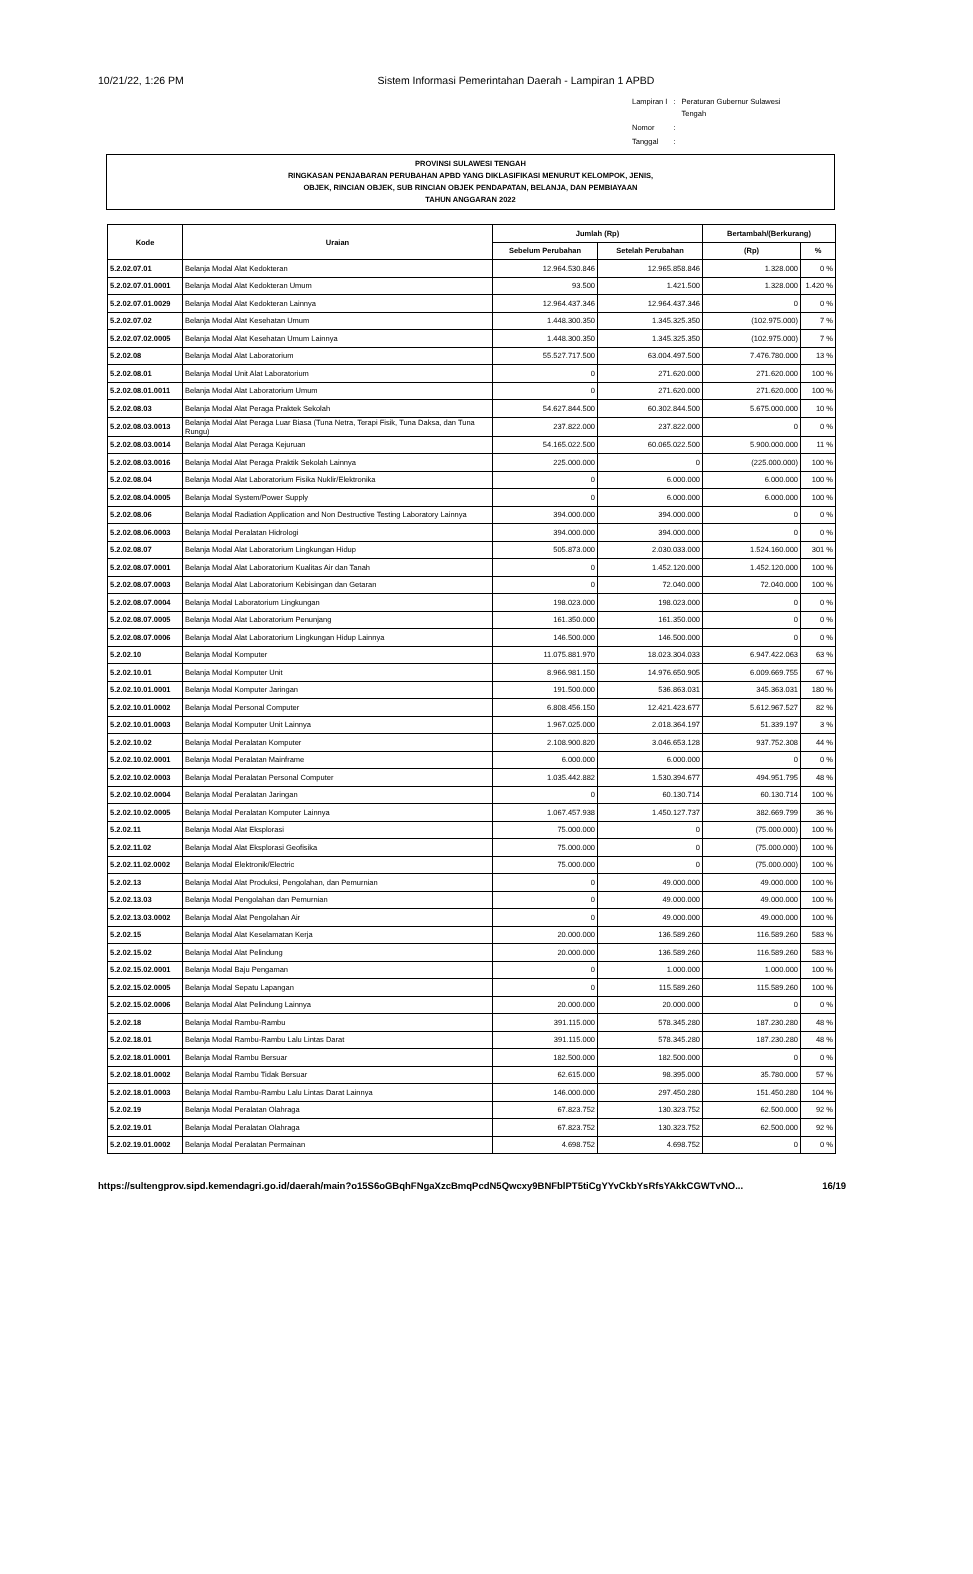10/21/22, 1:26 PM Sistem Informasi Pemerintahan Daerah - Lampiran 1 APBD
| Lampiran I | : | Peraturan Gubernur Sulawesi Tengah |
| Nomor | : | |
| Tanggal | : | |
PROVINSI SULAWESI TENGAH
RINGKASAN PENJABARAN PERUBAHAN APBD YANG DIKLASIFIKASI MENURUT KELOMPOK, JENIS,
OBJEK, RINCIAN OBJEK, SUB RINCIAN OBJEK PENDAPATAN, BELANJA, DAN PEMBIAYAAN
TAHUN ANGGARAN 2022
| Kode | Uraian | Jumlah (Rp) | | Bertambah/(Berkurang) | |
| --- | --- | --- | --- | --- | --- |
| | | Sebelum Perubahan | Setelah Perubahan | (Rp) | % |
| 5.2.02.07.01 | Belanja Modal Alat Kedokteran | 12.964.530.846 | 12.965.858.846 | 1.328.000 | 0 % |
| 5.2.02.07.01.0001 | Belanja Modal Alat Kedokteran Umum | 93.500 | 1.421.500 | 1.328.000 | 1.420 % |
| 5.2.02.07.01.0029 | Belanja Modal Alat Kedokteran Lainnya | 12.964.437.346 | 12.964.437.346 | 0 | 0 % |
| 5.2.02.07.02 | Belanja Modal Alat Kesehatan Umum | 1.448.300.350 | 1.345.325.350 | (102.975.000) | 7 % |
| 5.2.02.07.02.0005 | Belanja Modal Alat Kesehatan Umum Lainnya | 1.448.300.350 | 1.345.325.350 | (102.975.000) | 7 % |
| 5.2.02.08 | Belanja Modal Alat Laboratorium | 55.527.717.500 | 63.004.497.500 | 7.476.780.000 | 13 % |
| 5.2.02.08.01 | Belanja Modal Unit Alat Laboratorium | 0 | 271.620.000 | 271.620.000 | 100 % |
| 5.2.02.08.01.0011 | Belanja Modal Alat Laboratorium Umum | 0 | 271.620.000 | 271.620.000 | 100 % |
| 5.2.02.08.03 | Belanja Modal Alat Peraga Praktek Sekolah | 54.627.844.500 | 60.302.844.500 | 5.675.000.000 | 10 % |
| 5.2.02.08.03.0013 | Belanja Modal Alat Peraga Luar Biasa (Tuna Netra, Terapi Fisik, Tuna Daksa, dan Tuna Rungu) | 237.822.000 | 237.822.000 | 0 | 0 % |
| 5.2.02.08.03.0014 | Belanja Modal Alat Peraga Kejuruan | 54.165.022.500 | 60.065.022.500 | 5.900.000.000 | 11 % |
| 5.2.02.08.03.0016 | Belanja Modal Alat Peraga Praktik Sekolah Lainnya | 225.000.000 | 0 | (225.000.000) | 100 % |
| 5.2.02.08.04 | Belanja Modal Alat Laboratorium Fisika Nuklir/Elektronika | 0 | 6.000.000 | 6.000.000 | 100 % |
| 5.2.02.08.04.0005 | Belanja Modal System/Power Supply | 0 | 6.000.000 | 6.000.000 | 100 % |
| 5.2.02.08.06 | Belanja Modal Radiation Application and Non Destructive Testing Laboratory Lainnya | 394.000.000 | 394.000.000 | 0 | 0 % |
| 5.2.02.08.06.0003 | Belanja Modal Peralatan Hidrologi | 394.000.000 | 394.000.000 | 0 | 0 % |
| 5.2.02.08.07 | Belanja Modal Alat Laboratorium Lingkungan Hidup | 505.873.000 | 2.030.033.000 | 1.524.160.000 | 301 % |
| 5.2.02.08.07.0001 | Belanja Modal Alat Laboratorium Kualitas Air dan Tanah | 0 | 1.452.120.000 | 1.452.120.000 | 100 % |
| 5.2.02.08.07.0003 | Belanja Modal Alat Laboratorium Kebisingan dan Getaran | 0 | 72.040.000 | 72.040.000 | 100 % |
| 5.2.02.08.07.0004 | Belanja Modal Laboratorium Lingkungan | 198.023.000 | 198.023.000 | 0 | 0 % |
| 5.2.02.08.07.0005 | Belanja Modal Alat Laboratorium Penunjang | 161.350.000 | 161.350.000 | 0 | 0 % |
| 5.2.02.08.07.0006 | Belanja Modal Alat Laboratorium Lingkungan Hidup Lainnya | 146.500.000 | 146.500.000 | 0 | 0 % |
| 5.2.02.10 | Belanja Modal Komputer | 11.075.881.970 | 18.023.304.033 | 6.947.422.063 | 63 % |
| 5.2.02.10.01 | Belanja Modal Komputer Unit | 8.966.981.150 | 14.976.650.905 | 6.009.669.755 | 67 % |
| 5.2.02.10.01.0001 | Belanja Modal Komputer Jaringan | 191.500.000 | 536.863.031 | 345.363.031 | 180 % |
| 5.2.02.10.01.0002 | Belanja Modal Personal Computer | 6.808.456.150 | 12.421.423.677 | 5.612.967.527 | 82 % |
| 5.2.02.10.01.0003 | Belanja Modal Komputer Unit Lainnya | 1.967.025.000 | 2.018.364.197 | 51.339.197 | 3 % |
| 5.2.02.10.02 | Belanja Modal Peralatan Komputer | 2.108.900.820 | 3.046.653.128 | 937.752.308 | 44 % |
| 5.2.02.10.02.0001 | Belanja Modal Peralatan Mainframe | 6.000.000 | 6.000.000 | 0 | 0 % |
| 5.2.02.10.02.0003 | Belanja Modal Peralatan Personal Computer | 1.035.442.882 | 1.530.394.677 | 494.951.795 | 48 % |
| 5.2.02.10.02.0004 | Belanja Modal Peralatan Jaringan | 0 | 60.130.714 | 60.130.714 | 100 % |
| 5.2.02.10.02.0005 | Belanja Modal Peralatan Komputer Lainnya | 1.067.457.938 | 1.450.127.737 | 382.669.799 | 36 % |
| 5.2.02.11 | Belanja Modal Alat Eksplorasi | 75.000.000 | 0 | (75.000.000) | 100 % |
| 5.2.02.11.02 | Belanja Modal Alat Eksplorasi Geofisika | 75.000.000 | 0 | (75.000.000) | 100 % |
| 5.2.02.11.02.0002 | Belanja Modal Elektronik/Electric | 75.000.000 | 0 | (75.000.000) | 100 % |
| 5.2.02.13 | Belanja Modal Alat Produksi, Pengolahan, dan Pemurnian | 0 | 49.000.000 | 49.000.000 | 100 % |
| 5.2.02.13.03 | Belanja Modal Pengolahan dan Pemurnian | 0 | 49.000.000 | 49.000.000 | 100 % |
| 5.2.02.13.03.0002 | Belanja Modal Alat Pengolahan Air | 0 | 49.000.000 | 49.000.000 | 100 % |
| 5.2.02.15 | Belanja Modal Alat Keselamatan Kerja | 20.000.000 | 136.589.260 | 116.589.260 | 583 % |
| 5.2.02.15.02 | Belanja Modal Alat Pelindung | 20.000.000 | 136.589.260 | 116.589.260 | 583 % |
| 5.2.02.15.02.0001 | Belanja Modal Baju Pengaman | 0 | 1.000.000 | 1.000.000 | 100 % |
| 5.2.02.15.02.0005 | Belanja Modal Sepatu Lapangan | 0 | 115.589.260 | 115.589.260 | 100 % |
| 5.2.02.15.02.0006 | Belanja Modal Alat Pelindung Lainnya | 20.000.000 | 20.000.000 | 0 | 0 % |
| 5.2.02.18 | Belanja Modal Rambu-Rambu | 391.115.000 | 578.345.280 | 187.230.280 | 48 % |
| 5.2.02.18.01 | Belanja Modal Rambu-Rambu Lalu Lintas Darat | 391.115.000 | 578.345.280 | 187.230.280 | 48 % |
| 5.2.02.18.01.0001 | Belanja Modal Rambu Bersuar | 182.500.000 | 182.500.000 | 0 | 0 % |
| 5.2.02.18.01.0002 | Belanja Modal Rambu Tidak Bersuar | 62.615.000 | 98.395.000 | 35.780.000 | 57 % |
| 5.2.02.18.01.0003 | Belanja Modal Rambu-Rambu Lalu Lintas Darat Lainnya | 146.000.000 | 297.450.280 | 151.450.280 | 104 % |
| 5.2.02.19 | Belanja Modal Peralatan Olahraga | 67.823.752 | 130.323.752 | 62.500.000 | 92 % |
| 5.2.02.19.01 | Belanja Modal Peralatan Olahraga | 67.823.752 | 130.323.752 | 62.500.000 | 92 % |
| 5.2.02.19.01.0002 | Belanja Modal Peralatan Permainan | 4.698.752 | 4.698.752 | 0 | 0 % |
https://sultengprov.sipd.kemendagri.go.id/daerah/main?o15S6oGBqhFNgaXzcBmqPcdN5Qwcxy9BNFblPT5tiCgYYvCkbYsRfsYAkkCGWTvNO... 16/19